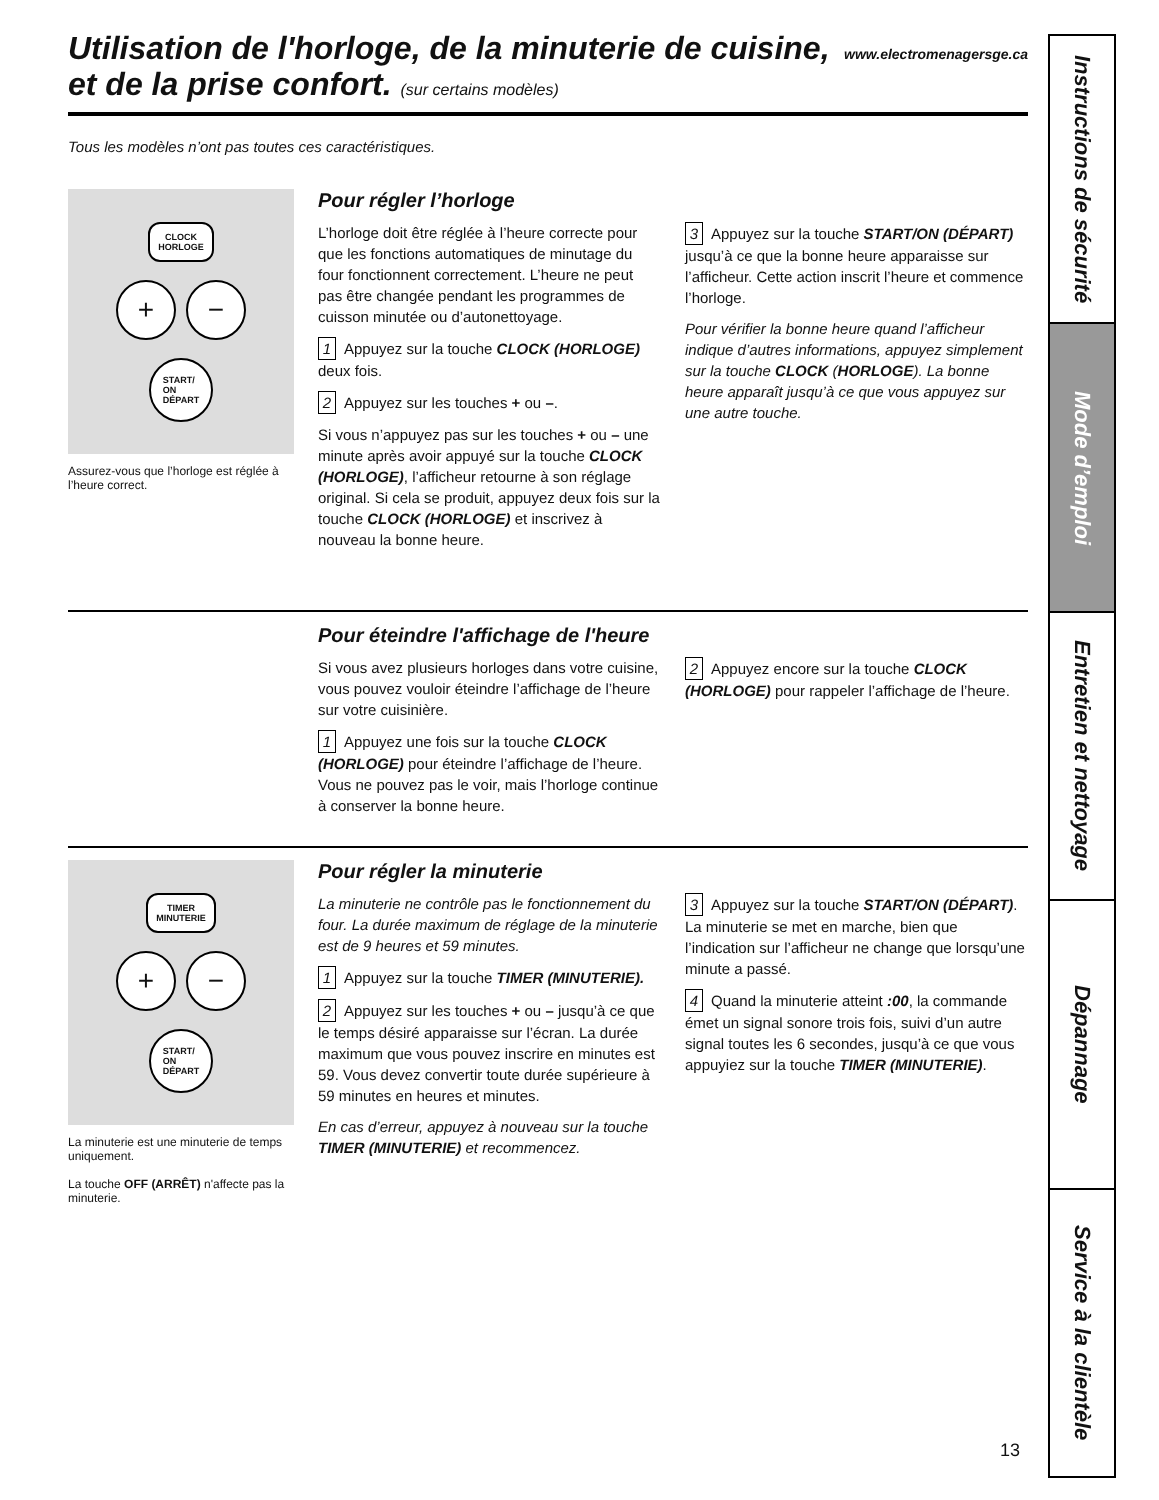Utilisation de l'horloge, de la minuterie de cuisine,
et de la prise confort. (sur certains modèles)
www.electromenagersge.ca
Tous les modèles n’ont pas toutes ces caractéristiques.
CLOCK
HORLOGE
+ −
START/
ON
DÉPART
Assurez-vous que l’horloge est réglée à l’heure correct.
Pour régler l’horloge
L’horloge doit être réglée à l’heure correcte pour que les fonctions automatiques de minutage du four fonctionnent correctement. L’heure ne peut pas être changée pendant les programmes de cuisson minutée ou d’autonettoyage.
1 Appuyez sur la touche CLOCK (HORLOGE) deux fois.
2 Appuyez sur les touches + ou –.
Si vous n’appuyez pas sur les touches + ou – une minute après avoir appuyé sur la touche CLOCK (HORLOGE), l’afficheur retourne à son réglage original. Si cela se produit, appuyez deux fois sur la touche CLOCK (HORLOGE) et inscrivez à nouveau la bonne heure.
3 Appuyez sur la touche START/ON (DÉPART) jusqu’à ce que la bonne heure apparaisse sur l’afficheur. Cette action inscrit l’heure et commence l’horloge.
Pour vérifier la bonne heure quand l’afficheur indique d’autres informations, appuyez simplement sur la touche CLOCK (HORLOGE). La bonne heure apparaît jusqu’à ce que vous appuyez sur une autre touche.
Pour éteindre l'affichage de l'heure
Si vous avez plusieurs horloges dans votre cuisine, vous pouvez vouloir éteindre l’affichage de l’heure sur votre cuisinière.
1 Appuyez une fois sur la touche CLOCK (HORLOGE) pour éteindre l’affichage de l’heure. Vous ne pouvez pas le voir, mais l’horloge continue à conserver la bonne heure.
2 Appuyez encore sur la touche CLOCK (HORLOGE) pour rappeler l’affichage de l’heure.
TIMER
MINUTERIE
+ −
START/
ON
DÉPART
La minuterie est une minuterie de temps uniquement.
La touche OFF (ARRÊT) n'affecte pas la minuterie.
Pour régler la minuterie
La minuterie ne contrôle pas le fonctionnement du four. La durée maximum de réglage de la minuterie est de 9 heures et 59 minutes.
1 Appuyez sur la touche TIMER (MINUTERIE).
2 Appuyez sur les touches + ou – jusqu’à ce que le temps désiré apparaisse sur l’écran. La durée maximum que vous pouvez inscrire en minutes est 59. Vous devez convertir toute durée supérieure à 59 minutes en heures et minutes.
En cas d’erreur, appuyez à nouveau sur la touche TIMER (MINUTERIE) et recommencez.
3 Appuyez sur la touche START/ON (DÉPART). La minuterie se met en marche, bien que l’indication sur l’afficheur ne change que lorsqu’une minute a passé.
4 Quand la minuterie atteint :00, la commande émet un signal sonore trois fois, suivi d’un autre signal toutes les 6 secondes, jusqu’à ce que vous appuyiez sur la touche TIMER (MINUTERIE).
Instructions de sécurité
Mode d’emploi
Entretien et nettoyage
Dépannage
Service à la clientèle
13